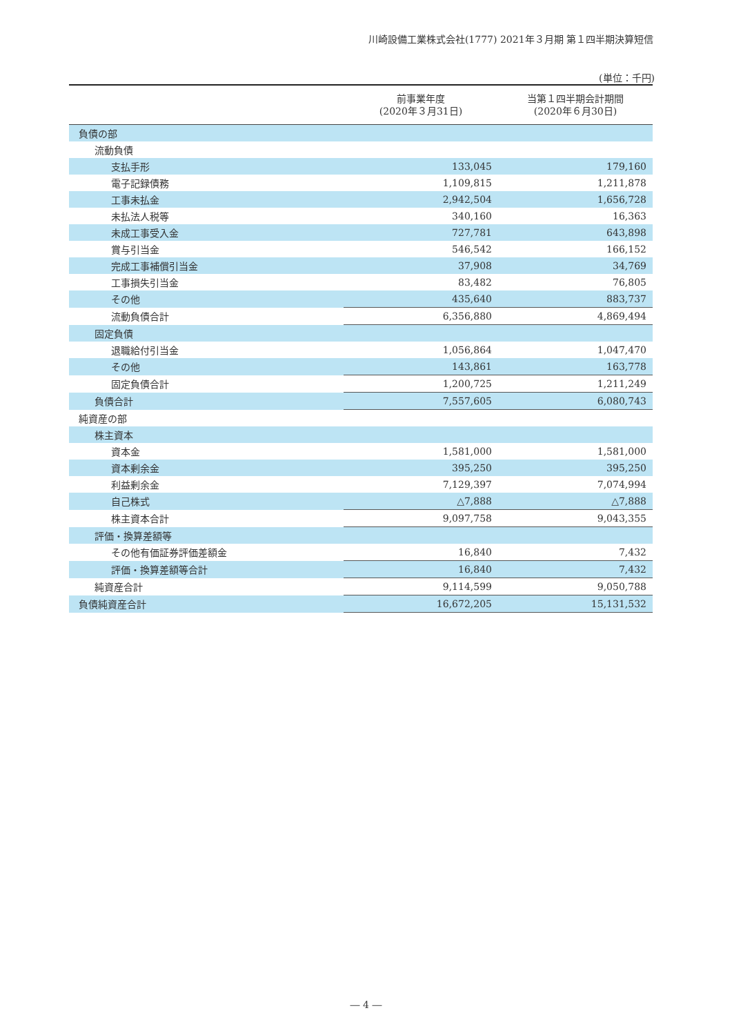川崎設備工業株式会社(1777) 2021年３月期 第１四半期決算短信
(単位：千円)
| | 前事業年度 (2020年３月31日) | 当第１四半期会計期間 (2020年６月30日) |
| --- | --- | --- |
| 負債の部 | | |
| 流動負債 | | |
| 支払手形 | 133,045 | 179,160 |
| 電子記録債務 | 1,109,815 | 1,211,878 |
| 工事未払金 | 2,942,504 | 1,656,728 |
| 未払法人税等 | 340,160 | 16,363 |
| 未成工事受入金 | 727,781 | 643,898 |
| 賞与引当金 | 546,542 | 166,152 |
| 完成工事補償引当金 | 37,908 | 34,769 |
| 工事損失引当金 | 83,482 | 76,805 |
| その他 | 435,640 | 883,737 |
| 流動負債合計 | 6,356,880 | 4,869,494 |
| 固定負債 | | |
| 退職給付引当金 | 1,056,864 | 1,047,470 |
| その他 | 143,861 | 163,778 |
| 固定負債合計 | 1,200,725 | 1,211,249 |
| 負債合計 | 7,557,605 | 6,080,743 |
| 純資産の部 | | |
| 株主資本 | | |
| 資本金 | 1,581,000 | 1,581,000 |
| 資本剰余金 | 395,250 | 395,250 |
| 利益剰余金 | 7,129,397 | 7,074,994 |
| 自己株式 | △7,888 | △7,888 |
| 株主資本合計 | 9,097,758 | 9,043,355 |
| 評価・換算差額等 | | |
| その他有価証券評価差額金 | 16,840 | 7,432 |
| 評価・換算差額等合計 | 16,840 | 7,432 |
| 純資産合計 | 9,114,599 | 9,050,788 |
| 負債純資産合計 | 16,672,205 | 15,131,532 |
― 4 ―